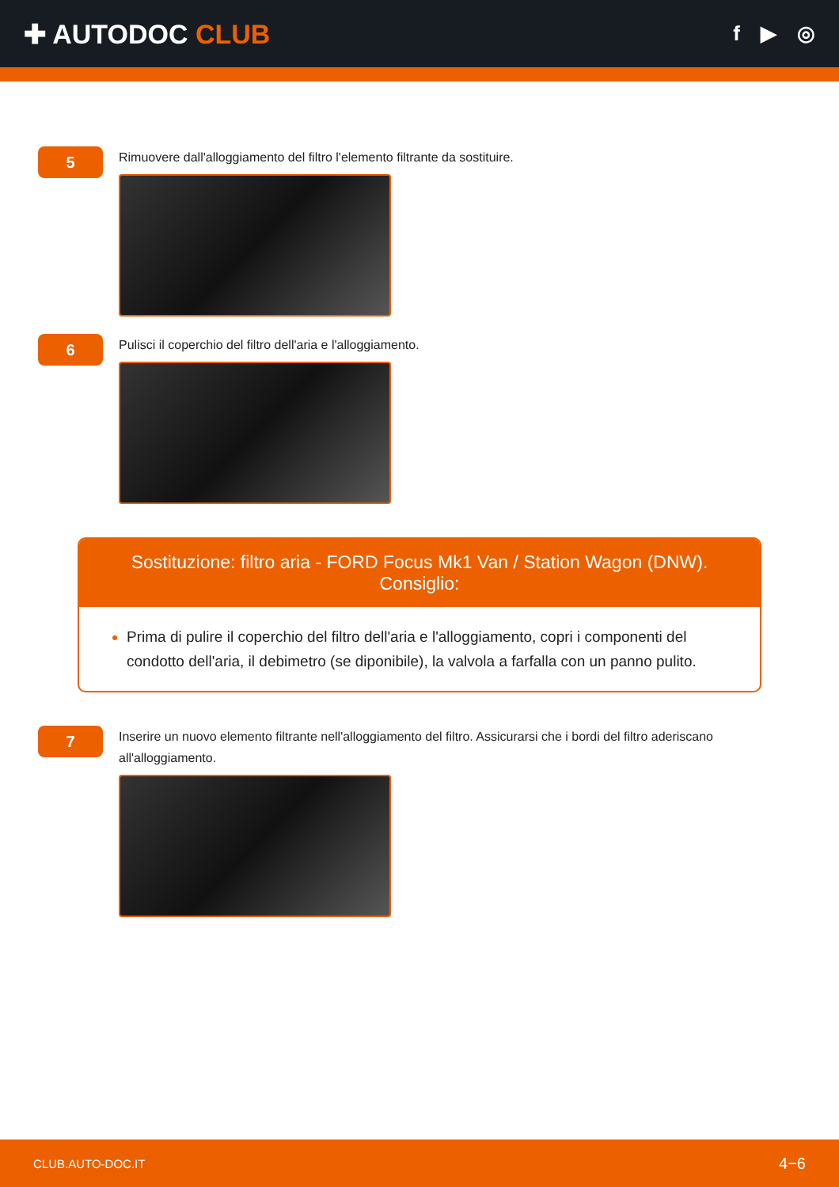✚ AUTODOC CLUB
f ▶ ◎
5
Rimuovere dall'alloggiamento del filtro l'elemento filtrante da sostituire.
6
Pulisci il coperchio del filtro dell'aria e l'alloggiamento.
Sostituzione: filtro aria - FORD Focus Mk1 Van / Station Wagon (DNW). Consiglio:
Prima di pulire il coperchio del filtro dell'aria e l'alloggiamento, copri i componenti del condotto dell'aria, il debimetro (se diponibile), la valvola a farfalla con un panno pulito.
7
Inserire un nuovo elemento filtrante nell'alloggiamento del filtro. Assicurarsi che i bordi del filtro aderiscano all'alloggiamento.
CLUB.AUTO-DOC.IT 4−6